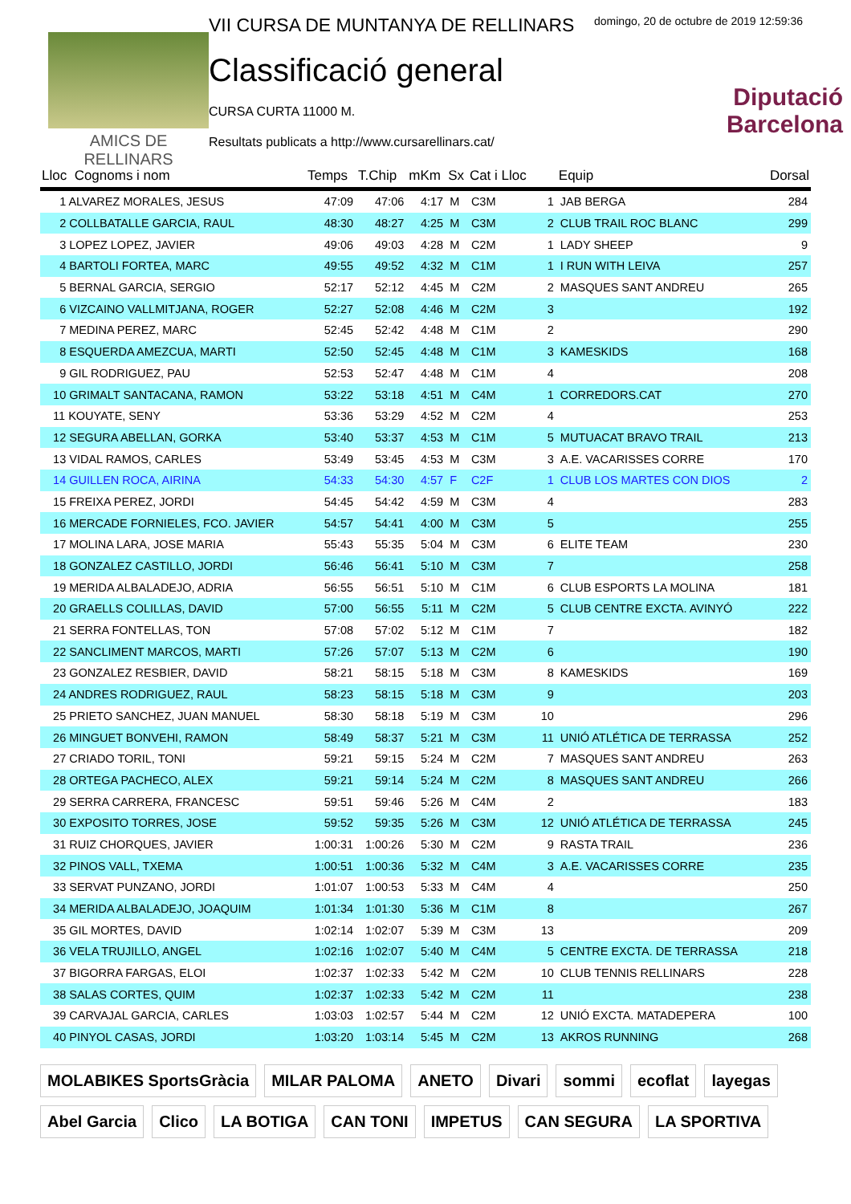AMICS DE
RELLINARS
VII CURSA DE MUNTANYA DE RELLINARS
Classificació general
CURSA CURTA 11000 M.
Resultats publicats a http://www.cursarellinars.cat/
domingo, 20 de octubre de 2019 12:59:36
Diputació
Barcelona
| Lloc Cognoms i nom | Temps | T.Chip | mKm | Sx | Cat i Lloc | | Equip | Dorsal |
| --- | --- | --- | --- | --- | --- | --- | --- | --- |
| 1 ALVAREZ MORALES, JESUS | 47:09 | 47:06 | 4:17 | M | C3M | 1 | JAB BERGA | 284 |
| 2 COLLBATALLE GARCIA, RAUL | 48:30 | 48:27 | 4:25 | M | C3M | 2 | CLUB TRAIL ROC BLANC | 299 |
| 3 LOPEZ LOPEZ, JAVIER | 49:06 | 49:03 | 4:28 | M | C2M | 1 | LADY SHEEP | 9 |
| 4 BARTOLI FORTEA, MARC | 49:55 | 49:52 | 4:32 | M | C1M | 1 | I RUN WITH LEIVA | 257 |
| 5 BERNAL GARCIA, SERGIO | 52:17 | 52:12 | 4:45 | M | C2M | 2 | MASQUES SANT ANDREU | 265 |
| 6 VIZCAINO VALLMITJANA, ROGER | 52:27 | 52:08 | 4:46 | M | C2M | 3 | | 192 |
| 7 MEDINA PEREZ, MARC | 52:45 | 52:42 | 4:48 | M | C1M | 2 | | 290 |
| 8 ESQUERDA AMEZCUA, MARTI | 52:50 | 52:45 | 4:48 | M | C1M | 3 | KAMESKIDS | 168 |
| 9 GIL RODRIGUEZ, PAU | 52:53 | 52:47 | 4:48 | M | C1M | 4 | | 208 |
| 10 GRIMALT SANTACANA, RAMON | 53:22 | 53:18 | 4:51 | M | C4M | 1 | CORREDORS.CAT | 270 |
| 11 KOUYATE, SENY | 53:36 | 53:29 | 4:52 | M | C2M | 4 | | 253 |
| 12 SEGURA ABELLAN, GORKA | 53:40 | 53:37 | 4:53 | M | C1M | 5 | MUTUACAT BRAVO TRAIL | 213 |
| 13 VIDAL RAMOS, CARLES | 53:49 | 53:45 | 4:53 | M | C3M | 3 | A.E. VACARISSES CORRE | 170 |
| 14 GUILLEN ROCA, AIRINA | 54:33 | 54:30 | 4:57 | F | C2F | 1 | CLUB LOS MARTES CON DIOS | 2 |
| 15 FREIXA PEREZ, JORDI | 54:45 | 54:42 | 4:59 | M | C3M | 4 | | 283 |
| 16 MERCADE FORNIELES, FCO. JAVIER | 54:57 | 54:41 | 4:00 | M | C3M | 5 | | 255 |
| 17 MOLINA LARA, JOSE MARIA | 55:43 | 55:35 | 5:04 | M | C3M | 6 | ELITE TEAM | 230 |
| 18 GONZALEZ CASTILLO, JORDI | 56:46 | 56:41 | 5:10 | M | C3M | 7 | | 258 |
| 19 MERIDA ALBALADEJO, ADRIA | 56:55 | 56:51 | 5:10 | M | C1M | 6 | CLUB ESPORTS LA MOLINA | 181 |
| 20 GRAELLS COLILLAS, DAVID | 57:00 | 56:55 | 5:11 | M | C2M | 5 | CLUB CENTRE EXCTA. AVINYÓ | 222 |
| 21 SERRA FONTELLAS, TON | 57:08 | 57:02 | 5:12 | M | C1M | 7 | | 182 |
| 22 SANCLIMENT MARCOS, MARTI | 57:26 | 57:07 | 5:13 | M | C2M | 6 | | 190 |
| 23 GONZALEZ RESBIER, DAVID | 58:21 | 58:15 | 5:18 | M | C3M | 8 | KAMESKIDS | 169 |
| 24 ANDRES RODRIGUEZ, RAUL | 58:23 | 58:15 | 5:18 | M | C3M | 9 | | 203 |
| 25 PRIETO SANCHEZ, JUAN MANUEL | 58:30 | 58:18 | 5:19 | M | C3M | 10 | | 296 |
| 26 MINGUET BONVEHI, RAMON | 58:49 | 58:37 | 5:21 | M | C3M | 11 | UNIÓ ATLÉTICA DE TERRASSA | 252 |
| 27 CRIADO TORIL, TONI | 59:21 | 59:15 | 5:24 | M | C2M | 7 | MASQUES SANT ANDREU | 263 |
| 28 ORTEGA PACHECO, ALEX | 59:21 | 59:14 | 5:24 | M | C2M | 8 | MASQUES SANT ANDREU | 266 |
| 29 SERRA CARRERA, FRANCESC | 59:51 | 59:46 | 5:26 | M | C4M | 2 | | 183 |
| 30 EXPOSITO TORRES, JOSE | 59:52 | 59:35 | 5:26 | M | C3M | 12 | UNIÓ ATLÉTICA DE TERRASSA | 245 |
| 31 RUIZ CHORQUES, JAVIER | 1:00:31 | 1:00:26 | 5:30 | M | C2M | 9 | RASTA TRAIL | 236 |
| 32 PINOS VALL, TXEMA | 1:00:51 | 1:00:36 | 5:32 | M | C4M | 3 | A.E. VACARISSES CORRE | 235 |
| 33 SERVAT PUNZANO, JORDI | 1:01:07 | 1:00:53 | 5:33 | M | C4M | 4 | | 250 |
| 34 MERIDA ALBALADEJO, JOAQUIM | 1:01:34 | 1:01:30 | 5:36 | M | C1M | 8 | | 267 |
| 35 GIL MORTES, DAVID | 1:02:14 | 1:02:07 | 5:39 | M | C3M | 13 | | 209 |
| 36 VELA TRUJILLO, ANGEL | 1:02:16 | 1:02:07 | 5:40 | M | C4M | 5 | CENTRE EXCTA. DE TERRASSA | 218 |
| 37 BIGORRA FARGAS, ELOI | 1:02:37 | 1:02:33 | 5:42 | M | C2M | 10 | CLUB TENNIS RELLINARS | 228 |
| 38 SALAS CORTES, QUIM | 1:02:37 | 1:02:33 | 5:42 | M | C2M | 11 | | 238 |
| 39 CARVAJAL GARCIA, CARLES | 1:03:03 | 1:02:57 | 5:44 | M | C2M | 12 | UNIÓ EXCTA. MATADEPERA | 100 |
| 40 PINYOL CASAS, JORDI | 1:03:20 | 1:03:14 | 5:45 | M | C2M | 13 | AKROS RUNNING | 268 |
MOLABIKES SportsGràcia MILAR PALOMA ANETO Divari sommi ecoflat layegas Abel Garcia Clico LA BOTIGA CAN TONI IMPETUS CAN SEGURA LA SPORTIVA